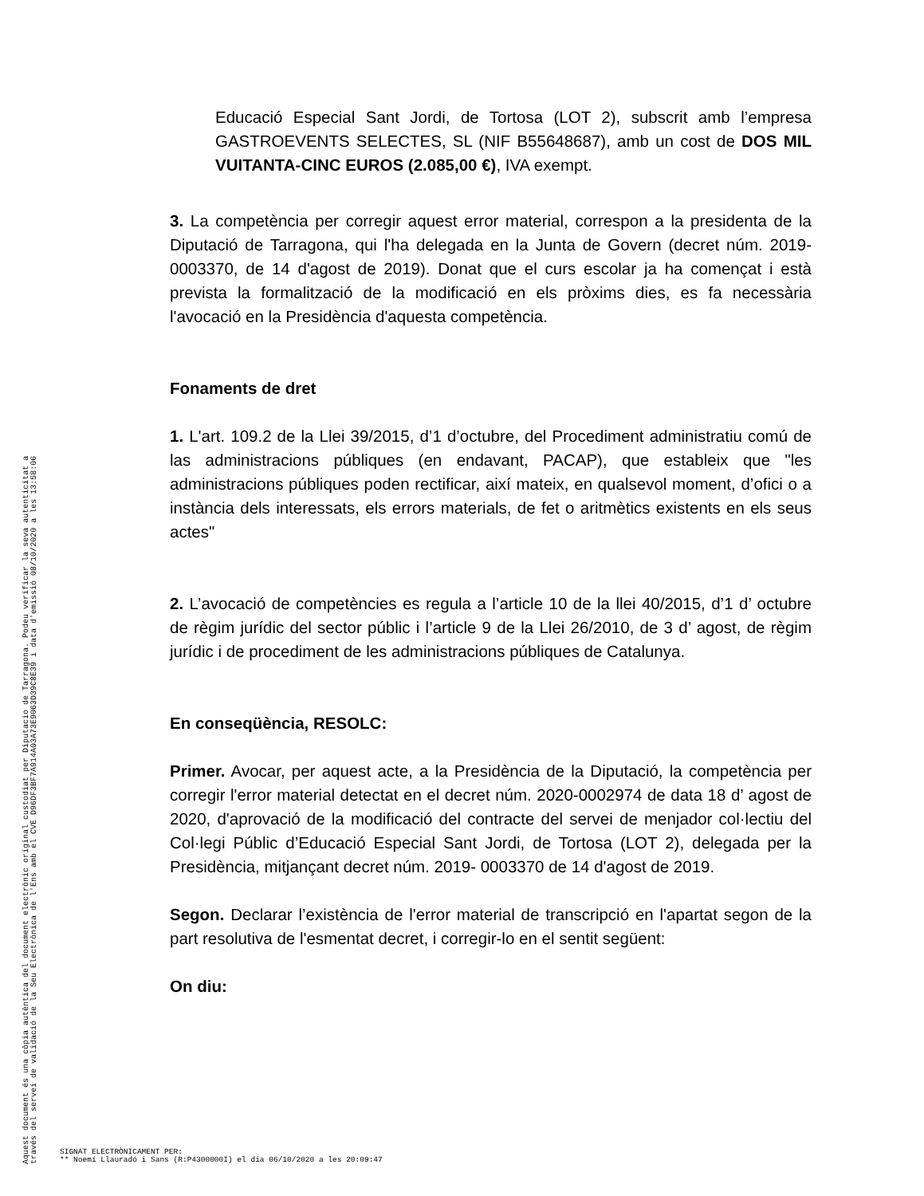Educació Especial Sant Jordi, de Tortosa (LOT 2), subscrit amb l’empresa GASTROEVENTS SELECTES, SL (NIF B55648687), amb un cost de DOS MIL VUITANTA-CINC EUROS (2.085,00 €), IVA exempt.
3. La competència per corregir aquest error material, correspon a la presidenta de la Diputació de Tarragona, qui l'ha delegada en la Junta de Govern (decret núm. 2019- 0003370, de 14 d'agost de 2019). Donat que el curs escolar ja ha començat i està prevista la formalització de la modificació en els pròxims dies, es fa necessària l'avocació en la Presidència d'aquesta competència.
Fonaments de dret
1. L'art. 109.2 de la Llei 39/2015, d’1 d’octubre, del Procediment administratiu comú de las administracions públiques (en endavant, PACAP), que estableix que "les administracions públiques poden rectificar, així mateix, en qualsevol moment, d’ofici o a instància dels interessats, els errors materials, de fet o aritmètics existents en els seus actes"
2. L’avocació de competències es regula a l’article 10 de la llei 40/2015, d’1 d’ octubre de règim jurídic del sector públic i l’article 9 de la Llei 26/2010, de 3 d’ agost, de règim jurídic i de procediment de les administracions públiques de Catalunya.
En conseqüència, RESOLC:
Primer. Avocar, per aquest acte, a la Presidència de la Diputació, la competència per corregir l'error material detectat en el decret núm. 2020-0002974 de data 18 d’ agost de 2020, d'aprovació de la modificació del contracte del servei de menjador col·lectiu del Col·legi Públic d’Educació Especial Sant Jordi, de Tortosa (LOT 2), delegada per la Presidència, mitjançant decret núm. 2019- 0003370 de 14 d'agost de 2019.
Segon. Declarar l’existència de l'error material de transcripció en l'apartat segon de la part resolutiva de l'esmentat decret, i corregir-lo en el sentit següent:
On diu:
Aquest document és una còpia autèntica del document electrònic original custodiat per Diputacio de Tarragona. Podeu verificar la seva autenticitat a
través del servei de validació de la Seu Electrònica de l'Ens amb el CVE D96DF3BF7A914A03A73E9063D39C8E39 i data d'emissió 08/10/2020 a les 13:58:06
SIGNAT ELECTRÒNICAMENT PER:
** Noemí Llauradó i Sans (R:P4300000I) el dia 06/10/2020 a les 20:09:47